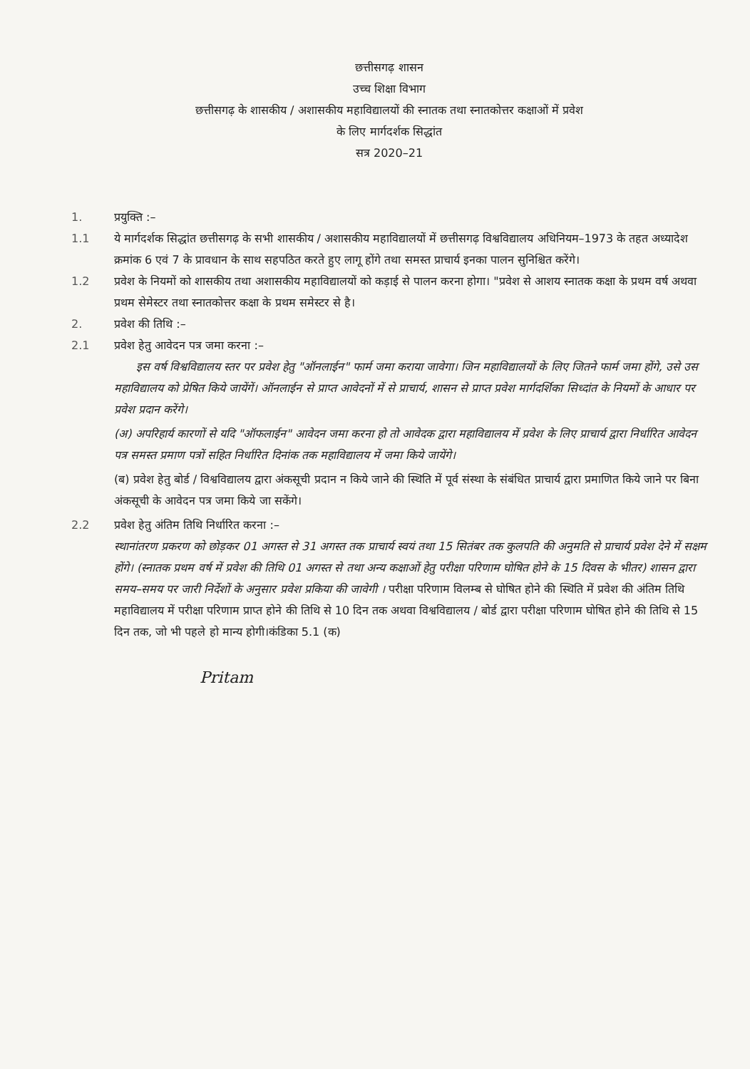छत्तीसगढ़ शासन
उच्च शिक्षा विभाग
छत्तीसगढ़ के शासकीय / अशासकीय महाविद्यालयों की स्नातक तथा स्नातकोत्तर कक्षाओं में प्रवेश
के लिए मार्गदर्शक सिद्धांत
सत्र 2020–21
1. प्रयुक्ति :–
1.1 ये मार्गदर्शक सिद्धांत छत्तीसगढ़ के सभी शासकीय / अशासकीय महाविद्यालयों में छत्तीसगढ़ विश्वविद्यालय अधिनियम–1973 के तहत अध्यादेश क्रमांक 6 एवं 7 के प्रावधान के साथ सहपठित करते हुए लागू होंगे तथा समस्त प्राचार्य इनका पालन सुनिश्चित करेंगे।
1.2 प्रवेश के नियमों को शासकीय तथा अशासकीय महाविद्यालयों को कड़ाई से पालन करना होगा। "प्रवेश से आशय स्नातक कक्षा के प्रथम वर्ष अथवा प्रथम सेमेस्टर तथा स्नातकोत्तर कक्षा के प्रथम समेस्टर से है।
2. प्रवेश की तिथि :–
2.1 प्रवेश हेतु आवेदन पत्र जमा करना :–
इस वर्ष विश्वविद्यालय स्तर पर प्रवेश हेतु "ऑनलाईन" फार्म जमा कराया जावेगा। जिन महाविद्यालयों के लिए जितने फार्म जमा होंगे, उसे उस महाविद्यालय को प्रेषित किये जायेंगें। ऑनलाईन से प्राप्त आवेदनों में से प्राचार्य, शासन से प्राप्त प्रवेश मार्गदर्शिका सिध्दांत के नियमों के आधार पर प्रवेश प्रदान करेंगे।
(अ) अपरिहार्य कारणों से यदि "ऑफलाईन" आवेदन जमा करना हो तो आवेदक द्वारा महाविद्यालय में प्रवेश के लिए प्राचार्य द्वारा निर्धारित आवेदन पत्र समस्त प्रमाण पत्रों सहित निर्धारित दिनांक तक महाविद्यालय में जमा किये जायेंगे।
(ब) प्रवेश हेतु बोर्ड / विश्वविद्यालय द्वारा अंकसूची प्रदान न किये जाने की स्थिति में पूर्व संस्था के संबंधित प्राचार्य द्वारा प्रमाणित किये जाने पर बिना अंकसूची के आवेदन पत्र जमा किये जा सकेंगे।
2.2 प्रवेश हेतु अंतिम तिथि निर्धारित करना :–
स्थानांतरण प्रकरण को छोड़कर 01 अगस्त से 31 अगस्त तक प्राचार्य स्वयं तथा 15 सितंबर तक कुलपति की अनुमति से प्राचार्य प्रवेश देने में सक्षम होंगे। (स्नातक प्रथम वर्ष में प्रवेश की तिथि 01 अगस्त से तथा अन्य कक्षाओं हेतु परीक्षा परिणाम घोषित होने के 15 दिवस के भीतर) शासन द्वारा समय–समय पर जारी निर्देशों के अनुसार प्रवेश प्रकिया की जावेगी । परीक्षा परिणाम विलम्ब से घोषित होने की स्थिति में प्रवेश की अंतिम तिथि महाविद्यालय में परीक्षा परिणाम प्राप्त होने की तिथि से 10 दिन तक अथवा विश्वविद्यालय / बोर्ड द्वारा परीक्षा परिणाम घोषित होने की तिथि से 15 दिन तक, जो भी पहले हो मान्य होगी।कंडिका 5.1 (क)
Pritam